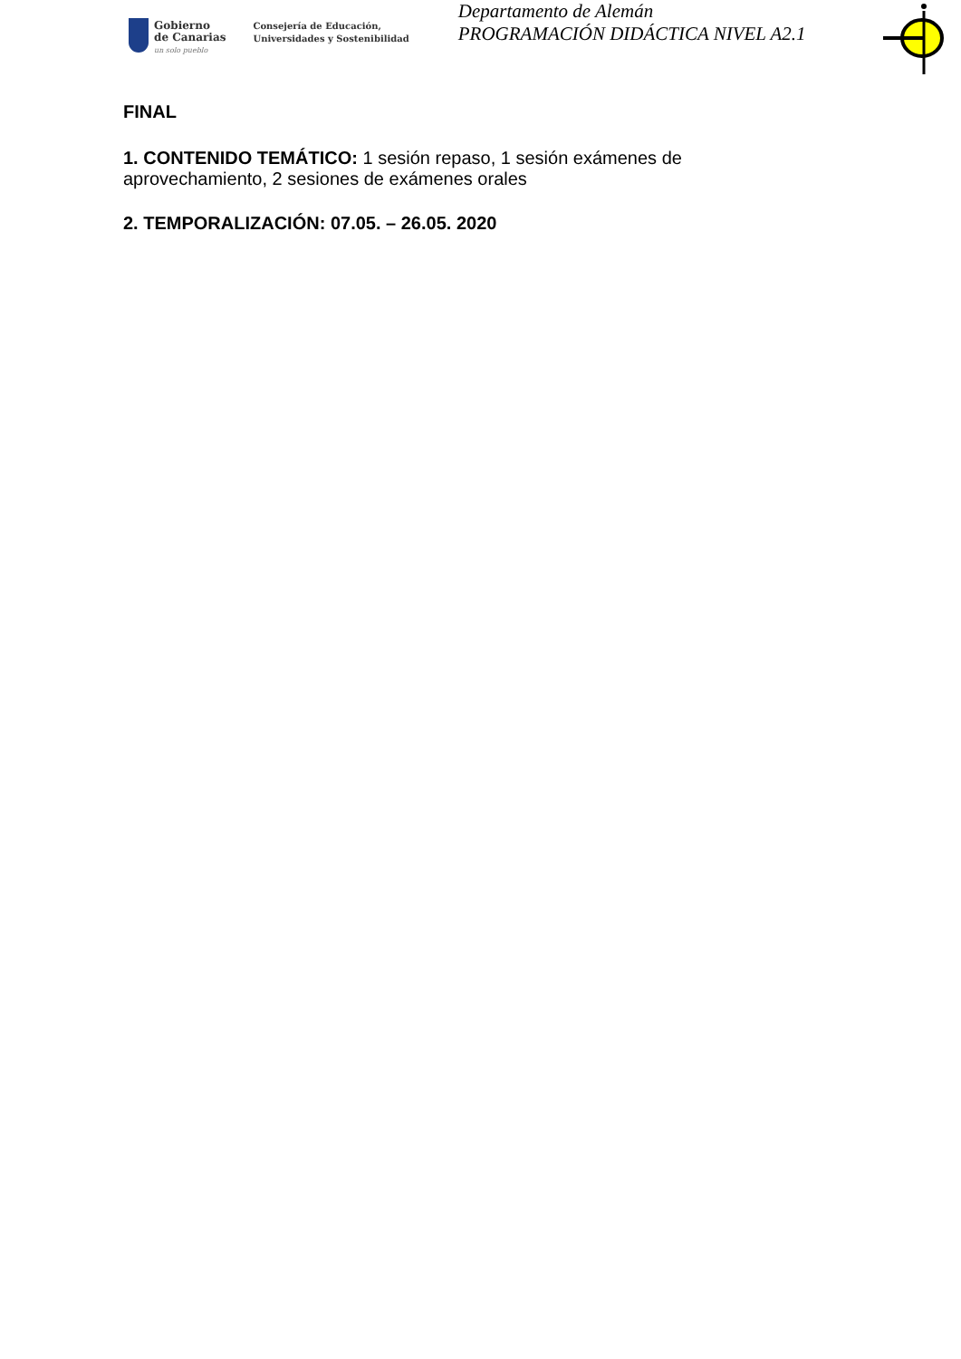Gobierno
de Canarias
un solo pueblo
Consejería de Educación,
Universidades y Sostenibilidad
Departamento de Alemán
PROGRAMACIÓN DIDÁCTICA NIVEL A2.1
FINAL
1. CONTENIDO TEMÁTICO: 1 sesión repaso, 1 sesión exámenes de
aprovechamiento, 2 sesiones de exámenes orales
2. TEMPORALIZACIÓN: 07.05. – 26.05. 2020